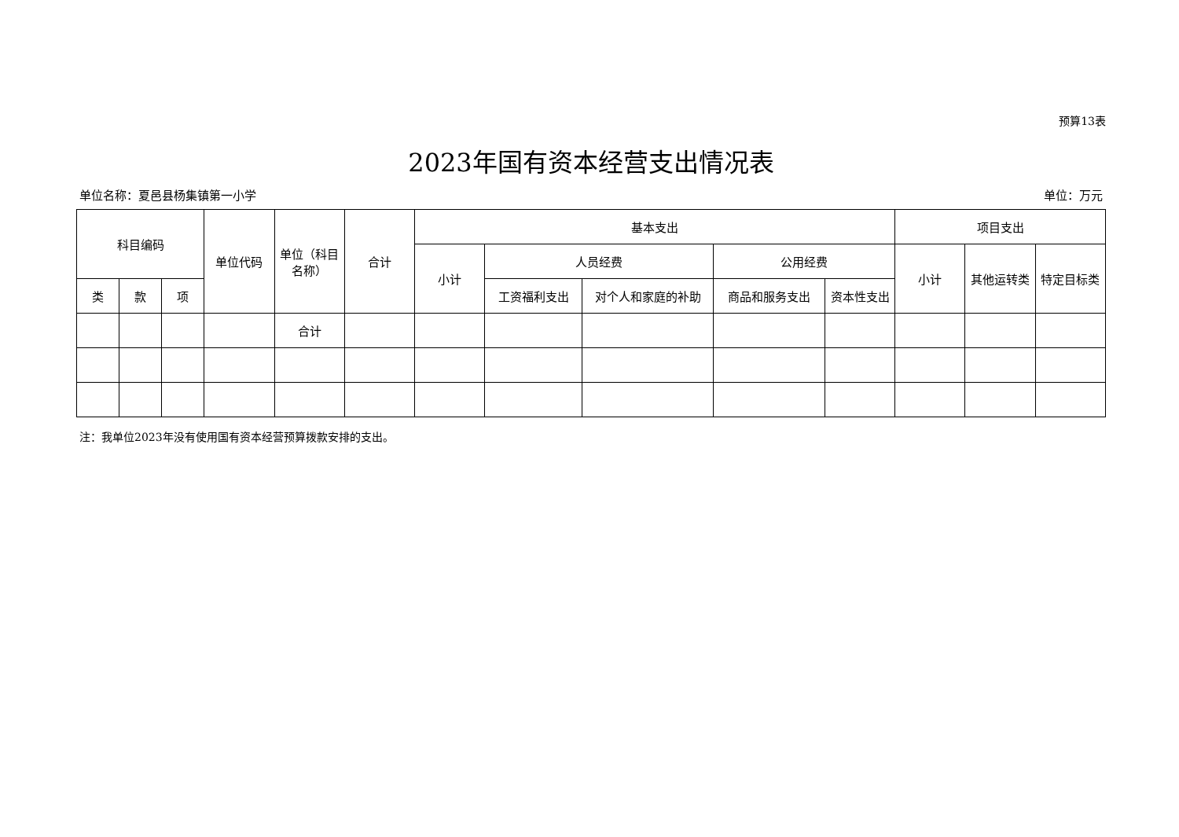预算13表
2023年国有资本经营支出情况表
单位名称：夏邑县杨集镇第一小学 单位：万元
| 科目编码 | | | 单位代码 | 单位（科目名称） | 合计 | 基本支出 | | | | | 项目支出 | | |
| --- | --- | --- | --- | --- | --- | --- | --- | --- | --- | --- | --- | --- | --- |
| | | | | | | 小计 | 人员经费 | | 公用经费 | | 小计 | 其他运转类 | 特定目标类 |
| 类 | 款 | 项 | | | | | 工资福利支出 | 对个人和家庭的补助 | 商品和服务支出 | 资本性支出 | | | |
| | | | | 合计 | | | | | | | | | |
注：我单位2023年没有使用国有资本经营预算拨款安排的支出。